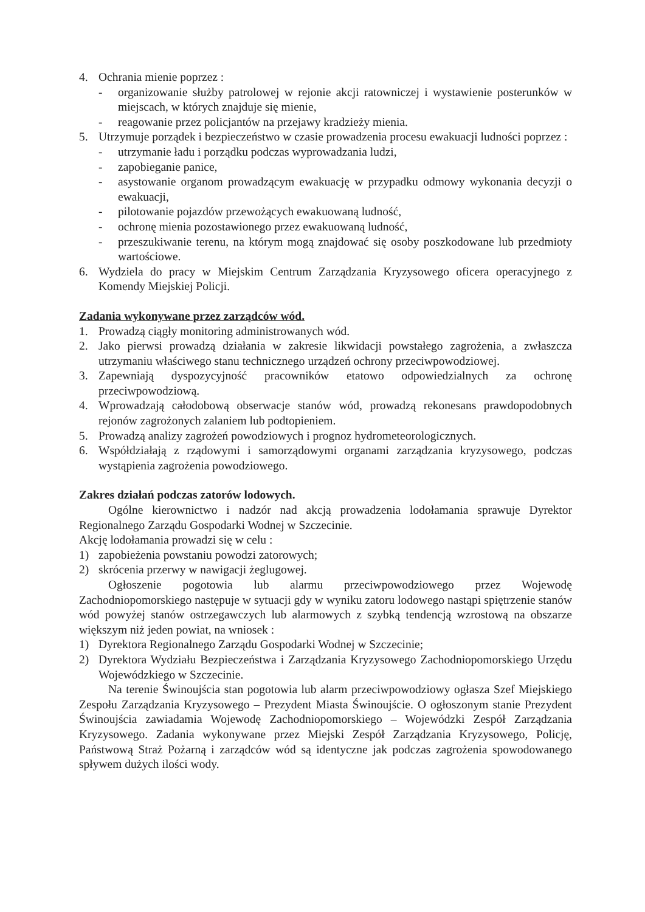4. Ochrania mienie poprzez :
- organizowanie służby patrolowej w rejonie akcji ratowniczej i wystawienie posterunków w miejscach, w których znajduje się mienie,
- reagowanie przez policjantów na przejawy kradzieży mienia.
5. Utrzymuje porządek i bezpieczeństwo w czasie prowadzenia procesu ewakuacji ludności poprzez :
- utrzymanie ładu i porządku podczas wyprowadzania ludzi,
- zapobieganie panice,
- asystowanie organom prowadzącym ewakuację w przypadku odmowy wykonania decyzji o ewakuacji,
- pilotowanie pojazdów przewożących ewakuowaną ludność,
- ochronę mienia pozostawionego przez ewakuowaną ludność,
- przeszukiwanie terenu, na którym mogą znajdować się osoby poszkodowane lub przedmioty wartościowe.
6. Wydziela do pracy w Miejskim Centrum Zarządzania Kryzysowego oficera operacyjnego z Komendy Miejskiej Policji.
Zadania wykonywane przez zarządców wód.
1. Prowadzą ciągły monitoring administrowanych wód.
2. Jako pierwsi prowadzą działania w zakresie likwidacji powstałego zagrożenia, a zwłaszcza utrzymaniu właściwego stanu technicznego urządzeń ochrony przeciwpowodziowej.
3. Zapewniają dyspozycyjność pracowników etatowo odpowiedzialnych za ochronę przeciwpowodziową.
4. Wprowadzają całodobową obserwacje stanów wód, prowadzą rekonesans prawdopodobnych rejonów zagrożonych zalaniem lub podtopieniem.
5. Prowadzą analizy zagrożeń powodziowych i prognoz hydrometeorologicznych.
6. Współdziałają z rządowymi i samorządowymi organami zarządzania kryzysowego, podczas wystąpienia zagrożenia powodziowego.
Zakres działań podczas zatorów lodowych.
Ogólne kierownictwo i nadzór nad akcją prowadzenia lodołamania sprawuje Dyrektor Regionalnego Zarządu Gospodarki Wodnej w Szczecinie.
Akcję lodołamania prowadzi się w celu :
1) zapobieżenia powstaniu powodzi zatorowych;
2) skrócenia przerwy w nawigacji żeglugowej.
Ogłoszenie pogotowia lub alarmu przeciwpowodziowego przez Wojewodę Zachodniopomorskiego następuje w sytuacji gdy w wyniku zatoru lodowego nastąpi spiętrzenie stanów wód powyżej stanów ostrzegawczych lub alarmowych z szybką tendencją wzrostową na obszarze większym niż jeden powiat, na wniosek :
1) Dyrektora Regionalnego Zarządu Gospodarki Wodnej w Szczecinie;
2) Dyrektora Wydziału Bezpieczeństwa i Zarządzania Kryzysowego Zachodniopomorskiego Urzędu Wojewódzkiego w Szczecinie.
Na terenie Świnoujścia stan pogotowia lub alarm przeciwpowodziowy ogłasza Szef Miejskiego Zespołu Zarządzania Kryzysowego – Prezydent Miasta Świnoujście. O ogłoszonym stanie Prezydent Świnoujścia zawiadamia Wojewodę Zachodniopomorskiego – Wojewódzki Zespół Zarządzania Kryzysowego. Zadania wykonywane przez Miejski Zespół Zarządzania Kryzysowego, Policję, Państwową Straż Pożarną i zarządców wód są identyczne jak podczas zagrożenia spowodowanego spływem dużych ilości wody.